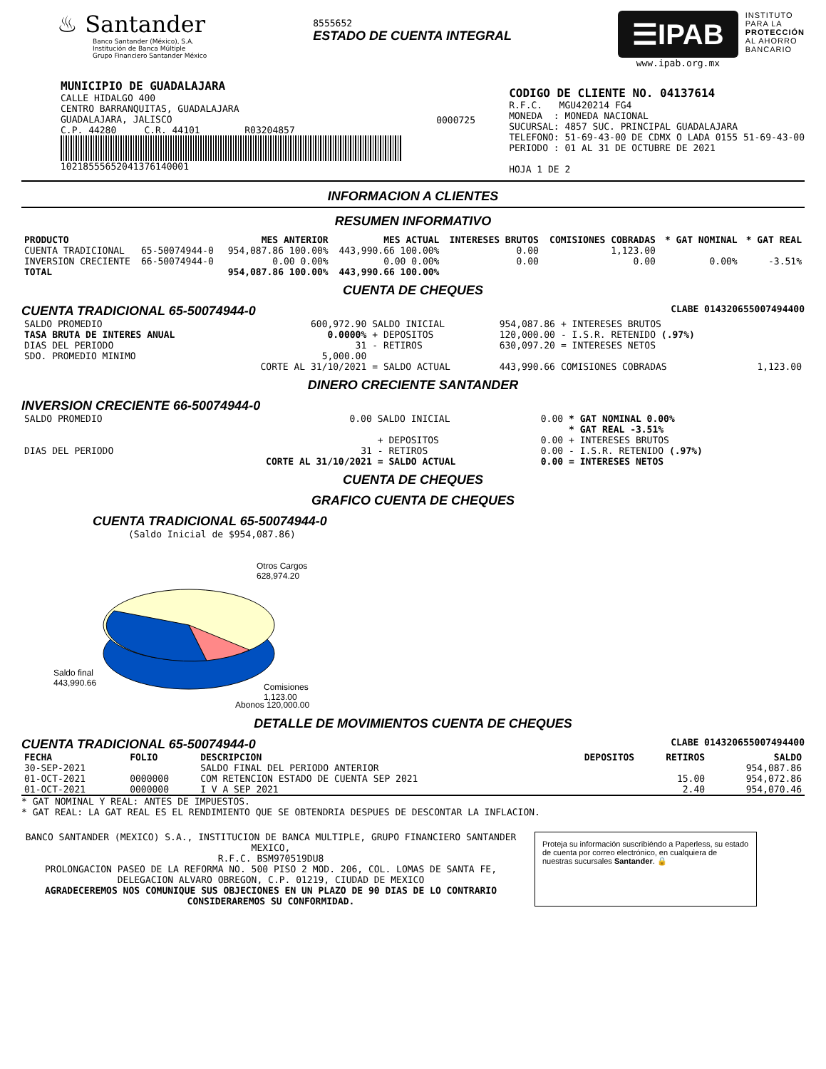♨ Santander
Banco Santander (México), S.A.
Institución de Banca Múltiple
Grupo Financiero Santander México
8555652
ESTADO DE CUENTA INTEGRAL
☰IPAB
www.ipab.org.mx
INSTITUTO
PARA LA
PROTECCIÓN
AL AHORRO
BANCARIO
MUNICIPIO DE GUADALAJARA
CALLE HIDALGO 400
CENTRO BARRANQUITAS, GUADALAJARA
GUADALAJARA, JALISCO
C.P. 44280 C.R. 44101 R03204857
10218555652041376140001
0000725
CODIGO DE CLIENTE NO. 04137614
R.F.C. MGU420214 FG4
MONEDA : MONEDA NACIONAL
SUCURSAL: 4857 SUC. PRINCIPAL GUADALAJARA
TELEFONO: 51-69-43-00 DE CDMX O LADA 0155 51-69-43-00
PERIODO : 01 AL 31 DE OCTUBRE DE 2021
HOJA 1 DE 2
INFORMACION A CLIENTES
RESUMEN INFORMATIVO
| PRODUCTO | | MES ANTERIOR | MES ACTUAL | INTERESES BRUTOS | COMISIONES COBRADAS | * GAT NOMINAL | * GAT REAL |
| --- | --- | --- | --- | --- | --- | --- | --- |
| CUENTA TRADICIONAL | 65-50074944-0 | 954,087.86 100.00% | 443,990.66 100.00% | 0.00 | 1,123.00 | | |
| INVERSION CRECIENTE | 66-50074944-0 | 0.00 0.00% | 0.00 0.00% | 0.00 | 0.00 | 0.00% | -3.51% |
| TOTAL | | 954,087.86 100.00% | 443,990.66 100.00% | | | | |
CUENTA DE CHEQUES
CUENTA TRADICIONAL 65-50074944-0 CLABE 014320655007494400
| SALDO PROMEDIO | 600,972.90 | SALDO INICIAL | 954,087.86 | + INTERESES BRUTOS | |
| TASA BRUTA DE INTERES ANUAL | 0.0000% | + DEPOSITOS | 120,000.00 | - I.S.R. RETENIDO (.97%) | |
| DIAS DEL PERIODO | 31 | - RETIROS | 630,097.20 | = INTERESES NETOS | |
| SDO. PROMEDIO MINIMO | 5,000.00 | | | | |
| | CORTE AL 31/10/2021 | = SALDO ACTUAL | 443,990.66 | COMISIONES COBRADAS | 1,123.00 |
DINERO CRECIENTE SANTANDER
INVERSION CRECIENTE 66-50074944-0
| SALDO PROMEDIO | 0.00 | SALDO INICIAL | 0.00 | * GAT NOMINAL 0.00% |
| | | | | * GAT REAL -3.51% |
| | | + DEPOSITOS | 0.00 | + INTERESES BRUTOS |
| DIAS DEL PERIODO | 31 | - RETIROS | 0.00 | - I.S.R. RETENIDO (.97%) |
| | CORTE AL 31/10/2021 | = SALDO ACTUAL | 0.00 | = INTERESES NETOS |
CUENTA DE CHEQUES
GRAFICO CUENTA DE CHEQUES
CUENTA TRADICIONAL 65-50074944-0
(Saldo Inicial de $954,087.86)
Otros Cargos
628,974.20
Saldo final
443,990.66
Comisiones
1,123.00
Abonos 120,000.00
DETALLE DE MOVIMIENTOS CUENTA DE CHEQUES
CUENTA TRADICIONAL 65-50074944-0 CLABE 014320655007494400
| FECHA | FOLIO | DESCRIPCION | DEPOSITOS | RETIROS | SALDO |
| --- | --- | --- | --- | --- | --- |
| 30-SEP-2021 | | SALDO FINAL DEL PERIODO ANTERIOR | | | 954,087.86 |
| 01-OCT-2021 | 0000000 | COM RETENCION ESTADO DE CUENTA SEP 2021 | | 15.00 | 954,072.86 |
| 01-OCT-2021 | 0000000 | I V A SEP 2021 | | 2.40 | 954,070.46 |
* GAT NOMINAL Y REAL: ANTES DE IMPUESTOS.
* GAT REAL: LA GAT REAL ES EL RENDIMIENTO QUE SE OBTENDRIA DESPUES DE DESCONTAR LA INFLACION.
BANCO SANTANDER (MEXICO) S.A., INSTITUCION DE BANCA MULTIPLE, GRUPO FINANCIERO SANTANDER MEXICO,
R.F.C. BSM970519DU8
PROLONGACION PASEO DE LA REFORMA NO. 500 PISO 2 MOD. 206, COL. LOMAS DE SANTA FE,
DELEGACION ALVARO OBREGON, C.P. 01219, CIUDAD DE MEXICO
AGRADECEREMOS NOS COMUNIQUE SUS OBJECIONES EN UN PLAZO DE 90 DIAS DE LO CONTRARIO CONSIDERAREMOS SU CONFORMIDAD.
Proteja su información suscribiéndo a Paperless, su estado de cuenta por correo electrónico, en cualquiera de nuestras sucursales Santander. 🔒